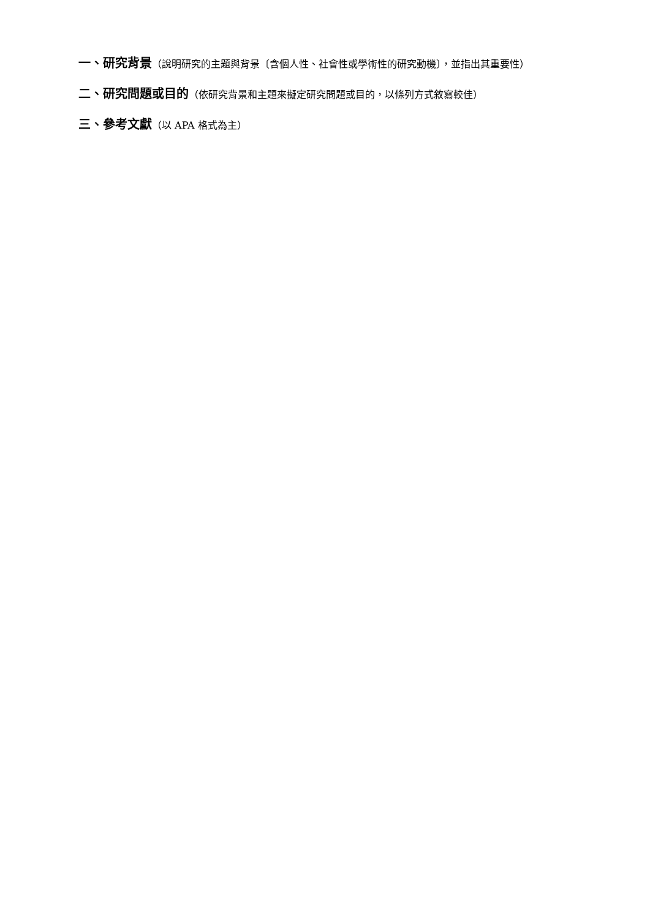一、研究背景（說明研究的主題與背景〔含個人性、社會性或學術性的研究動機〕，並指出其重要性）
二、研究問題或目的（依研究背景和主題來擬定研究問題或目的，以條列方式敘寫較佳）
三、參考文獻（以 APA 格式為主）